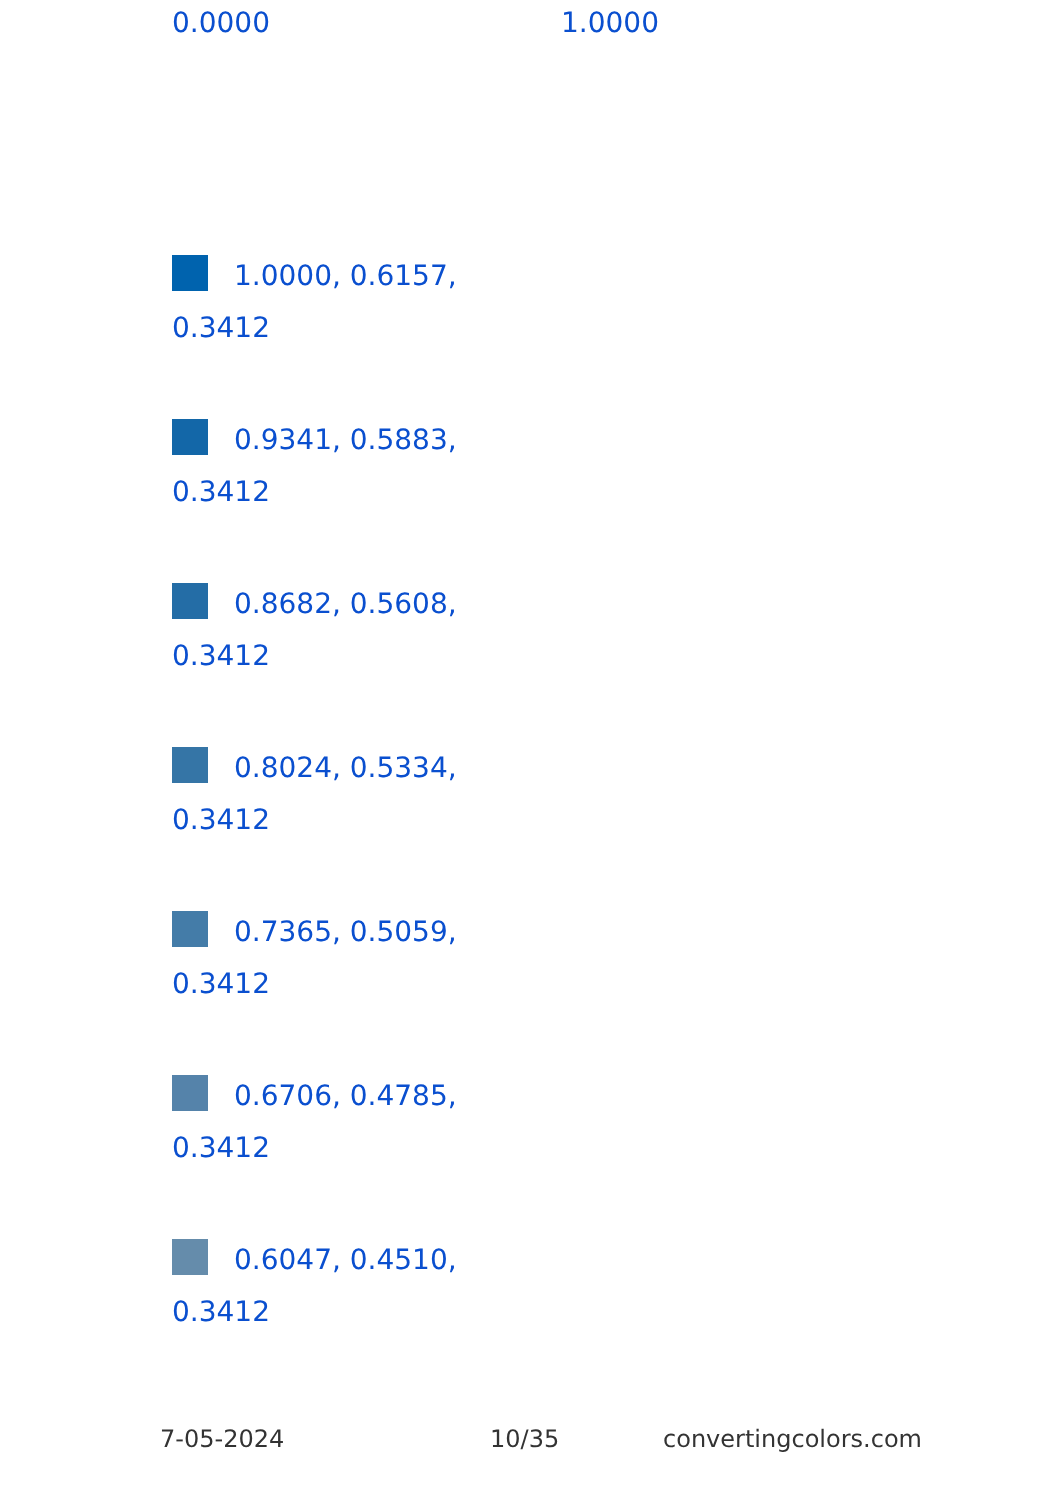0.0000 1.0000
1.0000, 0.6157, 0.3412
0.9341, 0.5883, 0.3412
0.8682, 0.5608, 0.3412
0.8024, 0.5334, 0.3412
0.7365, 0.5059, 0.3412
0.6706, 0.4785, 0.3412
0.6047, 0.4510, 0.3412
7-05-2024 10/35 convertingcolors.com